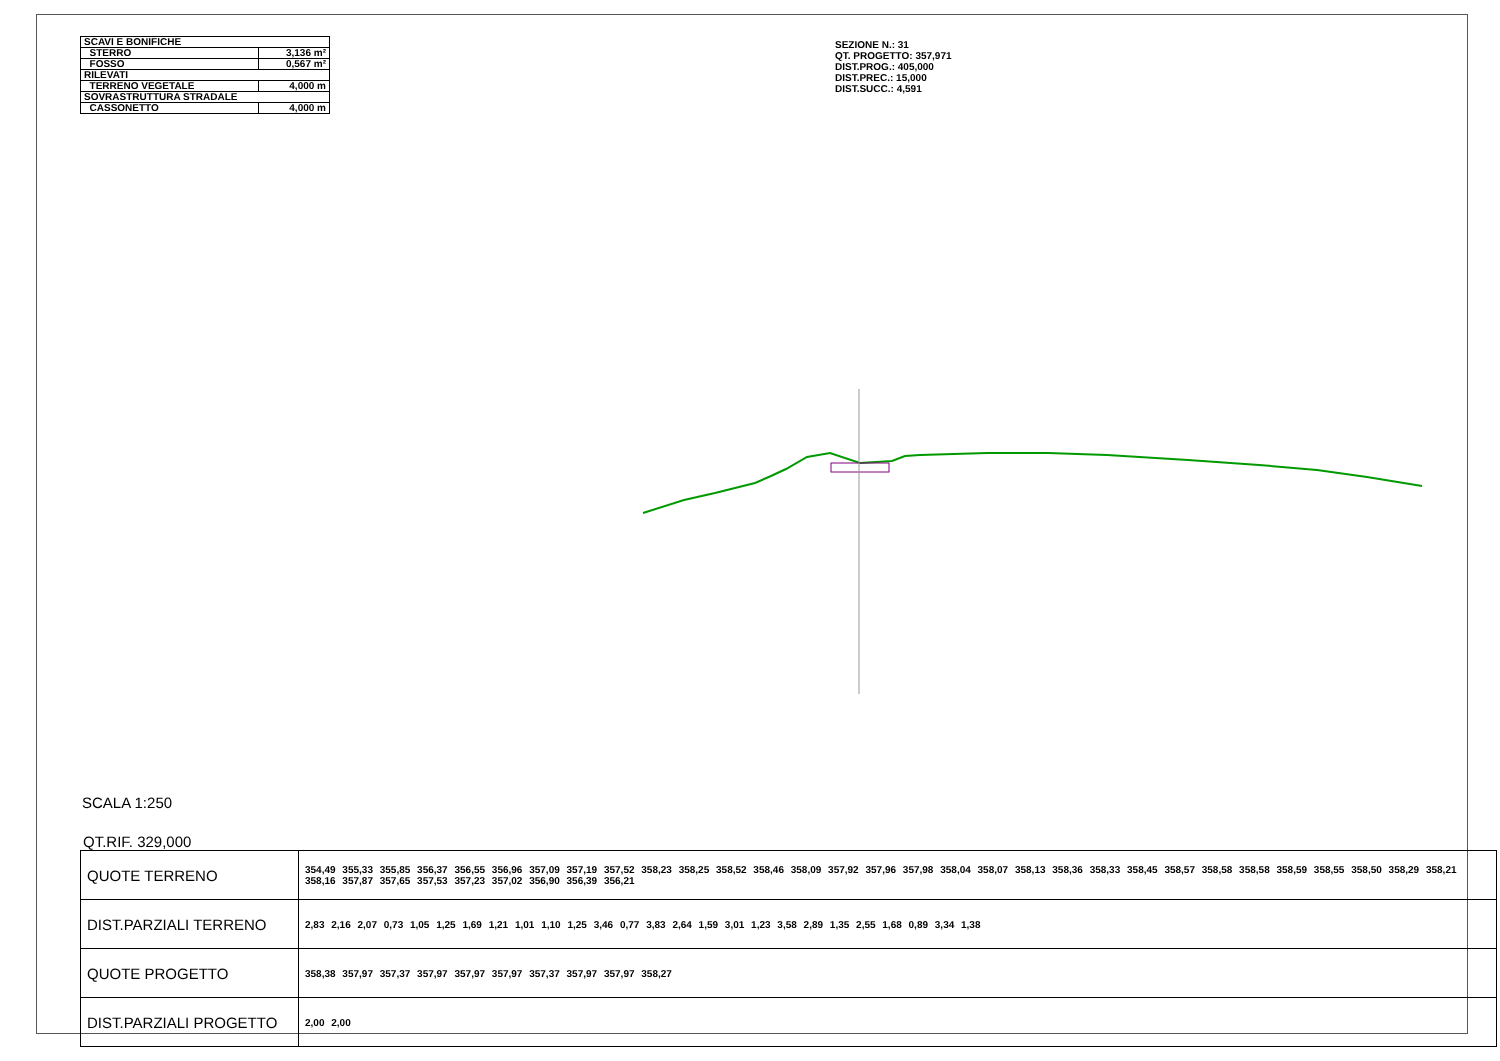| SCAVI E BONIFICHE | |
| STERRO | 3,136 m² |
| FOSSO | 0,567 m² |
| RILEVATI | |
| TERRENO VEGETALE | 4,000 m |
| SOVRASTRUTTURA STRADALE | |
| CASSONETTO | 4,000 m |
SEZIONE N.: 31
QT. PROGETTO: 357,971
DIST.PROG.: 405,000
DIST.PREC.: 15,000
DIST.SUCC.: 4,591
SCALA 1:250
QT.RIF. 329,000
| QUOTE TERRENO | 354,49 355,33 355,85 356,37 356,55 356,96 357,09 357,19 357,52 358,23 358,25 358,52 358,46 358,09 357,92 357,96 357,98 358,04 358,07 358,13 358,36 358,33 358,45 358,57 358,58 358,58 358,59 358,55 358,50 358,29 358,21 358,16 357,87 357,65 357,53 357,23 357,02 356,90 356,39 356,21 |
| DIST.PARZIALI TERRENO | 2,83 2,16 2,07 0,73 1,05 1,25 1,69 1,21 1,01 1,10 1,25 3,46 0,77 3,83 2,64 1,59 3,01 1,23 3,58 2,89 1,35 2,55 1,68 0,89 3,34 1,38 |
| QUOTE PROGETTO | 358,38 357,97 357,37 357,97 357,97 357,97 357,37 357,97 357,97 358,27 |
| DIST.PARZIALI PROGETTO | 2,00 2,00 |